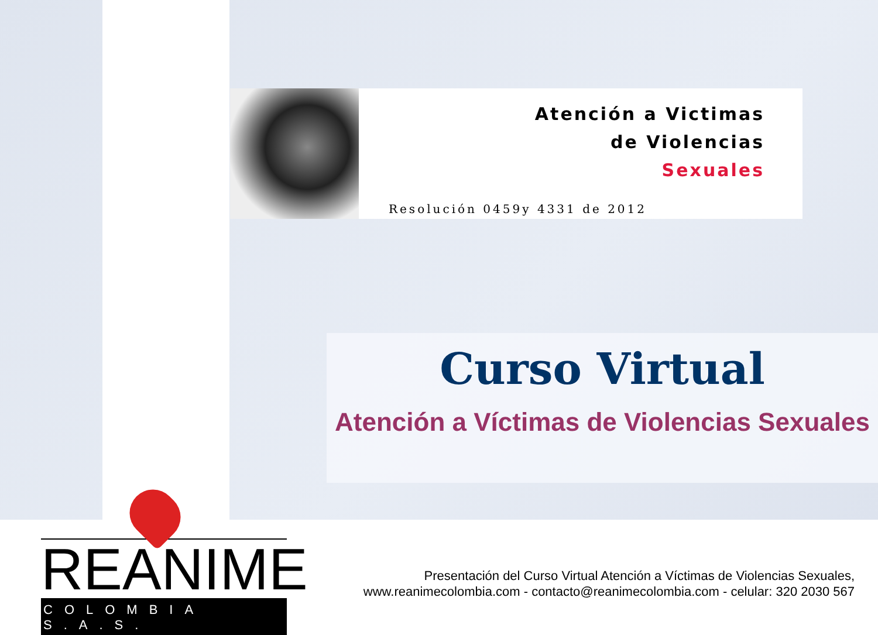Atención a Victimas
de Violencias
Sexuales
Resolución 0459y 4331 de 2012
Curso Virtual
Atención a Víctimas de Violencias Sexuales
REANIME
COLOMBIA S.A.S.
Presentación del Curso Virtual Atención a Víctimas de Violencias Sexuales,
www.reanimecolombia.com - contacto@reanimecolombia.com - celular: 320 2030 567